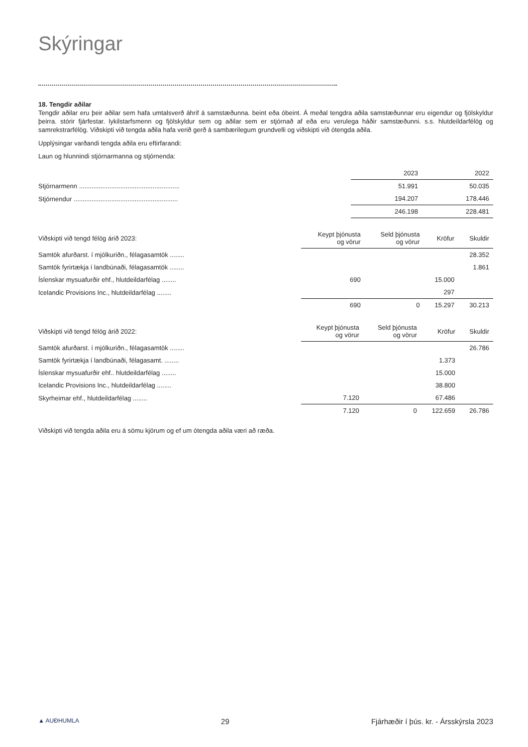Skýringar
18. Tengdir aðilar
Tengdir aðilar eru þeir aðilar sem hafa umtalsverð áhrif á samstæðunna. beint eða óbeint. Á meðal tengdra aðila samstæðunnar eru eigendur og fjölskyldur þeirra. stórir fjárfestar. lykilstarfsmenn og fjölskyldur sem og aðilar sem er stjórnað af eða eru verulega háðir samstæðunni. s.s. hlutdeildarfélög og samrekstrarfélög. Viðskipti við tengda aðila hafa verið gerð á sambærilegum grundvelli og viðskipti við ótengda aðila.
Upplýsingar varðandi tengda aðila eru eftirfarandi:
Laun og hlunnindi stjórnarmanna og stjórnenda:
| | 2023 | 2022 |
| --- | --- | --- |
| Stjórnarmenn ........................................................ | 51.991 | 50.035 |
| Stjórnendur .......................................................... | 194.207 | 178.446 |
| | 246.198 | 228.481 |
| Viðskipti við tengd félög árið 2023: | Keypt þjónusta og vörur | Seld þjónusta og vörur | Kröfur | Skuldir |
| --- | --- | --- | --- | --- |
| Samtök afurðarst. í mjólkuriðn., félagasamtök ........ | | | | 28.352 |
| Samtök fyrirtækja í landbúnaði, félagasamtök ........ | | | | 1.861 |
| Íslenskar mysuafurðir ehf., hlutdeildarfélag ........ | 690 | | 15.000 | |
| Icelandic Provisions Inc., hlutdeildarfélag ........ | | | 297 | |
| | 690 | 0 | 15.297 | 30.213 |
| Viðskipti við tengd félög árið 2022: | Keypt þjónusta og vörur | Seld þjónusta og vörur | Kröfur | Skuldir |
| --- | --- | --- | --- | --- |
| Samtök afurðarst. í mjólkuriðn., félagasamtök ........ | | | | 26.786 |
| Samtök fyrirtækja í landbúnaði, félagasamt. ........ | | | 1.373 | |
| Íslenskar mysuafurðir ehf.. hlutdeildarfélag ........ | | | 15.000 | |
| Icelandic Provisions Inc., hlutdeildarfélag ........ | | | 38.800 | |
| Skyrheimar ehf., hlutdeildarfélag ........ | 7.120 | | 67.486 | |
| | 7.120 | 0 | 122.659 | 26.786 |
Viðskipti við tengda aðila eru á sömu kjörum og ef um ótengda aðila væri að ræða.
▲ AUÐHUMLA 29 Fjárhæðir í þús. kr. - Ársskýrsla 2023